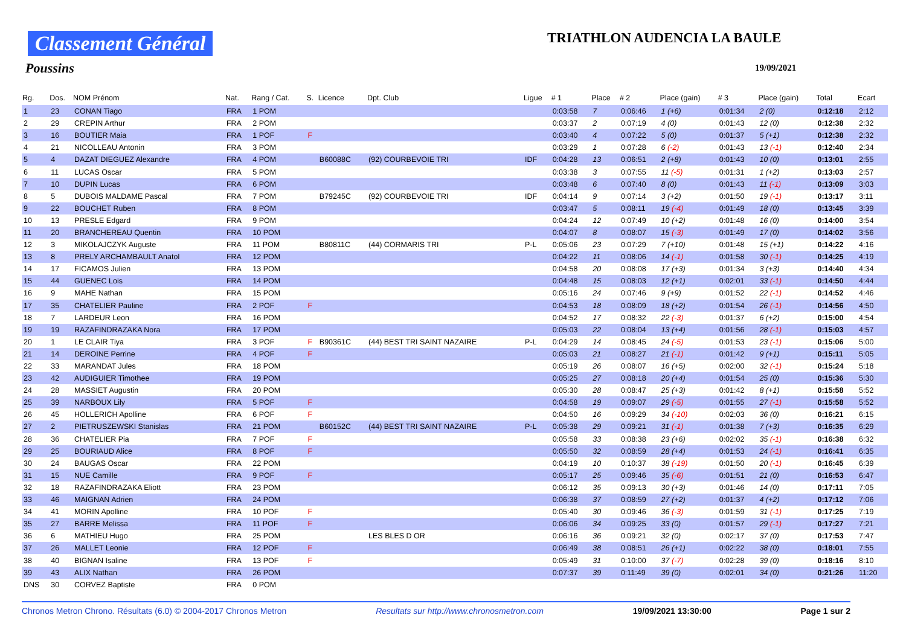Classement Général TRIATHLON AUDENCIA LA BAULE
Poussins 19/09/2021
| Rg. | Dos. | NOM Prénom | Nat. | Rang / Cat. | S. | Licence | Dpt. Club | Ligue | # 1 | Place | # 2 | Place (gain) | # 3 | Place (gain) | Total | Ecart |
| --- | --- | --- | --- | --- | --- | --- | --- | --- | --- | --- | --- | --- | --- | --- | --- | --- |
| 1 | 23 | CONAN Tiago | FRA | 1 POM | | | | | 0:03:58 | 7 | 0:06:46 | 1 (+6) | 0:01:34 | 2 (0) | 0:12:18 | 2:12 |
| 2 | 29 | CREPIN Arthur | FRA | 2 POM | | | | | 0:03:37 | 2 | 0:07:19 | 4 (0) | 0:01:43 | 12 (0) | 0:12:38 | 2:32 |
| 3 | 16 | BOUTIER Maia | FRA | 1 POF | F | | | | 0:03:40 | 4 | 0:07:22 | 5 (0) | 0:01:37 | 5 (+1) | 0:12:38 | 2:32 |
| 4 | 21 | NICOLLEAU Antonin | FRA | 3 POM | | | | | 0:03:29 | 1 | 0:07:28 | 6 (-2) | 0:01:43 | 13 (-1) | 0:12:40 | 2:34 |
| 5 | 4 | DAZAT DIEGUEZ Alexandre | FRA | 4 POM | | B60088C | (92) COURBEVOIE TRI | IDF | 0:04:28 | 13 | 0:06:51 | 2 (+8) | 0:01:43 | 10 (0) | 0:13:01 | 2:55 |
| 6 | 11 | LUCAS Oscar | FRA | 5 POM | | | | | 0:03:38 | 3 | 0:07:55 | 11 (-5) | 0:01:31 | 1 (+2) | 0:13:03 | 2:57 |
| 7 | 10 | DUPIN Lucas | FRA | 6 POM | | | | | 0:03:48 | 6 | 0:07:40 | 8 (0) | 0:01:43 | 11 (-1) | 0:13:09 | 3:03 |
| 8 | 5 | DUBOIS MALDAME Pascal | FRA | 7 POM | | B79245C | (92) COURBEVOIE TRI | IDF | 0:04:14 | 9 | 0:07:14 | 3 (+2) | 0:01:50 | 19 (-1) | 0:13:17 | 3:11 |
| 9 | 22 | BOUCHET Ruben | FRA | 8 POM | | | | | 0:03:47 | 5 | 0:08:11 | 19 (-4) | 0:01:49 | 18 (0) | 0:13:45 | 3:39 |
| 10 | 13 | PRESLE Edgard | FRA | 9 POM | | | | | 0:04:24 | 12 | 0:07:49 | 10 (+2) | 0:01:48 | 16 (0) | 0:14:00 | 3:54 |
| 11 | 20 | BRANCHEREAU Quentin | FRA | 10 POM | | | | | 0:04:07 | 8 | 0:08:07 | 15 (-3) | 0:01:49 | 17 (0) | 0:14:02 | 3:56 |
| 12 | 3 | MIKOLAJCZYK Auguste | FRA | 11 POM | | B80811C | (44) CORMARIS TRI | P-L | 0:05:06 | 23 | 0:07:29 | 7 (+10) | 0:01:48 | 15 (+1) | 0:14:22 | 4:16 |
| 13 | 8 | PRELY ARCHAMBAULT Anatol | FRA | 12 POM | | | | | 0:04:22 | 11 | 0:08:06 | 14 (-1) | 0:01:58 | 30 (-1) | 0:14:25 | 4:19 |
| 14 | 17 | FICAMOS Julien | FRA | 13 POM | | | | | 0:04:58 | 20 | 0:08:08 | 17 (+3) | 0:01:34 | 3 (+3) | 0:14:40 | 4:34 |
| 15 | 44 | GUENEC Lois | FRA | 14 POM | | | | | 0:04:48 | 15 | 0:08:03 | 12 (+1) | 0:02:01 | 33 (-1) | 0:14:50 | 4:44 |
| 16 | 9 | MAHE Nathan | FRA | 15 POM | | | | | 0:05:16 | 24 | 0:07:46 | 9 (+9) | 0:01:52 | 22 (-1) | 0:14:52 | 4:46 |
| 17 | 35 | CHATELIER Pauline | FRA | 2 POF | F | | | | 0:04:53 | 18 | 0:08:09 | 18 (+2) | 0:01:54 | 26 (-1) | 0:14:56 | 4:50 |
| 18 | 7 | LARDEUR Leon | FRA | 16 POM | | | | | 0:04:52 | 17 | 0:08:32 | 22 (-3) | 0:01:37 | 6 (+2) | 0:15:00 | 4:54 |
| 19 | 19 | RAZAFINDRAZAKA Nora | FRA | 17 POM | | | | | 0:05:03 | 22 | 0:08:04 | 13 (+4) | 0:01:56 | 28 (-1) | 0:15:03 | 4:57 |
| 20 | 1 | LE CLAIR Tiya | FRA | 3 POF | F | B90361C | (44) BEST TRI SAINT NAZAIRE | P-L | 0:04:29 | 14 | 0:08:45 | 24 (-5) | 0:01:53 | 23 (-1) | 0:15:06 | 5:00 |
| 21 | 14 | DEROINE Perrine | FRA | 4 POF | F | | | | 0:05:03 | 21 | 0:08:27 | 21 (-1) | 0:01:42 | 9 (+1) | 0:15:11 | 5:05 |
| 22 | 33 | MARANDAT Jules | FRA | 18 POM | | | | | 0:05:19 | 26 | 0:08:07 | 16 (+5) | 0:02:00 | 32 (-1) | 0:15:24 | 5:18 |
| 23 | 42 | AUDIGUIER Timothee | FRA | 19 POM | | | | | 0:05:25 | 27 | 0:08:18 | 20 (+4) | 0:01:54 | 25 (0) | 0:15:36 | 5:30 |
| 24 | 28 | MASSIET Augustin | FRA | 20 POM | | | | | 0:05:30 | 28 | 0:08:47 | 25 (+3) | 0:01:42 | 8 (+1) | 0:15:58 | 5:52 |
| 25 | 39 | NARBOUX Lily | FRA | 5 POF | F | | | | 0:04:58 | 19 | 0:09:07 | 29 (-5) | 0:01:55 | 27 (-1) | 0:15:58 | 5:52 |
| 26 | 45 | HOLLERICH Apolline | FRA | 6 POF | F | | | | 0:04:50 | 16 | 0:09:29 | 34 (-10) | 0:02:03 | 36 (0) | 0:16:21 | 6:15 |
| 27 | 2 | PIETRUSZEWSKI Stanislas | FRA | 21 POM | | B60152C | (44) BEST TRI SAINT NAZAIRE | P-L | 0:05:38 | 29 | 0:09:21 | 31 (-1) | 0:01:38 | 7 (+3) | 0:16:35 | 6:29 |
| 28 | 36 | CHATELIER Pia | FRA | 7 POF | F | | | | 0:05:58 | 33 | 0:08:38 | 23 (+6) | 0:02:02 | 35 (-1) | 0:16:38 | 6:32 |
| 29 | 25 | BOURIAUD Alice | FRA | 8 POF | F | | | | 0:05:50 | 32 | 0:08:59 | 28 (+4) | 0:01:53 | 24 (-1) | 0:16:41 | 6:35 |
| 30 | 24 | BAUGAS Oscar | FRA | 22 POM | | | | | 0:04:19 | 10 | 0:10:37 | 38 (-19) | 0:01:50 | 20 (-1) | 0:16:45 | 6:39 |
| 31 | 15 | NUE Camille | FRA | 9 POF | F | | | | 0:05:17 | 25 | 0:09:46 | 35 (-6) | 0:01:51 | 21 (0) | 0:16:53 | 6:47 |
| 32 | 18 | RAZAFINDRAZAKA Eliott | FRA | 23 POM | | | | | 0:06:12 | 35 | 0:09:13 | 30 (+3) | 0:01:46 | 14 (0) | 0:17:11 | 7:05 |
| 33 | 46 | MAIGNAN Adrien | FRA | 24 POM | | | | | 0:06:38 | 37 | 0:08:59 | 27 (+2) | 0:01:37 | 4 (+2) | 0:17:12 | 7:06 |
| 34 | 41 | MORIN Apolline | FRA | 10 POF | F | | | | 0:05:40 | 30 | 0:09:46 | 36 (-3) | 0:01:59 | 31 (-1) | 0:17:25 | 7:19 |
| 35 | 27 | BARRE Melissa | FRA | 11 POF | F | | | | 0:06:06 | 34 | 0:09:25 | 33 (0) | 0:01:57 | 29 (-1) | 0:17:27 | 7:21 |
| 36 | 6 | MATHIEU Hugo | FRA | 25 POM | | | LES BLES D OR | | 0:06:16 | 36 | 0:09:21 | 32 (0) | 0:02:17 | 37 (0) | 0:17:53 | 7:47 |
| 37 | 26 | MALLET Leonie | FRA | 12 POF | F | | | | 0:06:49 | 38 | 0:08:51 | 26 (+1) | 0:02:22 | 38 (0) | 0:18:01 | 7:55 |
| 38 | 40 | BIGNAN Isaline | FRA | 13 POF | F | | | | 0:05:49 | 31 | 0:10:00 | 37 (-7) | 0:02:28 | 39 (0) | 0:18:16 | 8:10 |
| 39 | 43 | ALIX Nathan | FRA | 26 POM | | | | | 0:07:37 | 39 | 0:11:49 | 39 (0) | 0:02:01 | 34 (0) | 0:21:26 | 11:20 |
| DNS | 30 | CORVEZ Baptiste | FRA | 0 POM | | | | | | | | | | | | |
Chronos Metron Chrono. Résultats (6.0) © 2004-2017 Chronos Metron Resultats sur http://www.chronosmetron.com 19/09/2021 13:30:00 Page 1 sur 2